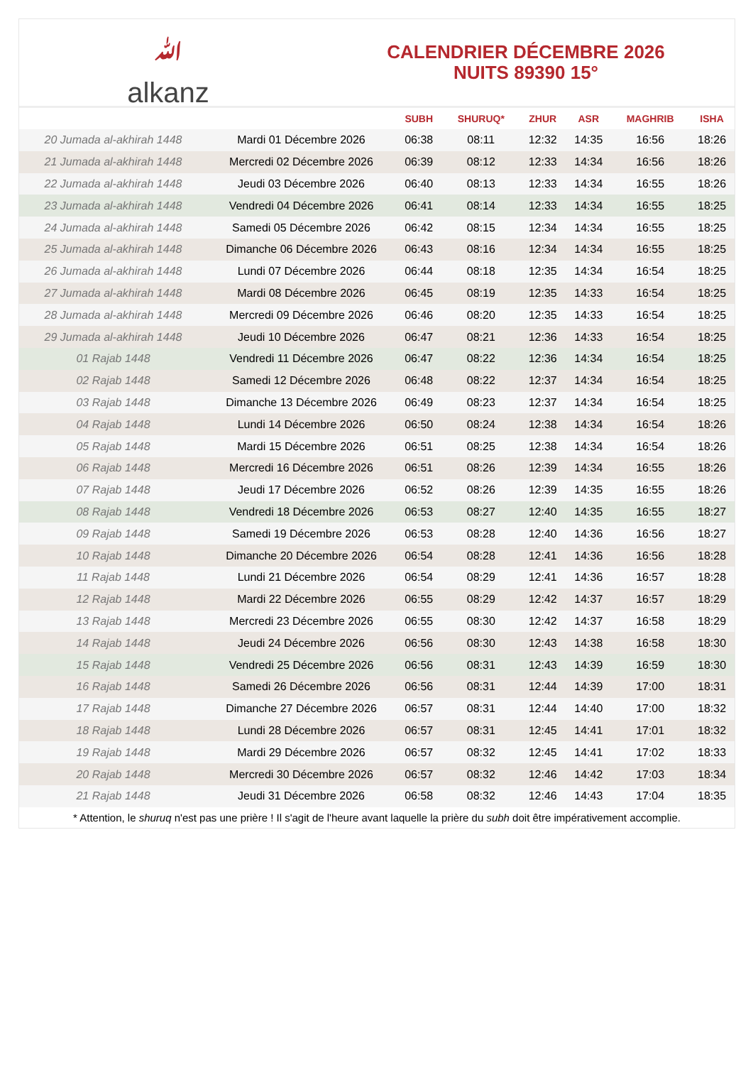ﷲalkanz
CALENDRIER DÉCEMBRE 2026
NUITS 89390 15°
| | | SUBH | SHURUQ* | ZHUR | ASR | MAGHRIB | ISHA |
| --- | --- | --- | --- | --- | --- | --- | --- |
| 20 Jumada al-akhirah 1448 | Mardi 01 Décembre 2026 | 06:38 | 08:11 | 12:32 | 14:35 | 16:56 | 18:26 |
| 21 Jumada al-akhirah 1448 | Mercredi 02 Décembre 2026 | 06:39 | 08:12 | 12:33 | 14:34 | 16:56 | 18:26 |
| 22 Jumada al-akhirah 1448 | Jeudi 03 Décembre 2026 | 06:40 | 08:13 | 12:33 | 14:34 | 16:55 | 18:26 |
| 23 Jumada al-akhirah 1448 | Vendredi 04 Décembre 2026 | 06:41 | 08:14 | 12:33 | 14:34 | 16:55 | 18:25 |
| 24 Jumada al-akhirah 1448 | Samedi 05 Décembre 2026 | 06:42 | 08:15 | 12:34 | 14:34 | 16:55 | 18:25 |
| 25 Jumada al-akhirah 1448 | Dimanche 06 Décembre 2026 | 06:43 | 08:16 | 12:34 | 14:34 | 16:55 | 18:25 |
| 26 Jumada al-akhirah 1448 | Lundi 07 Décembre 2026 | 06:44 | 08:18 | 12:35 | 14:34 | 16:54 | 18:25 |
| 27 Jumada al-akhirah 1448 | Mardi 08 Décembre 2026 | 06:45 | 08:19 | 12:35 | 14:33 | 16:54 | 18:25 |
| 28 Jumada al-akhirah 1448 | Mercredi 09 Décembre 2026 | 06:46 | 08:20 | 12:35 | 14:33 | 16:54 | 18:25 |
| 29 Jumada al-akhirah 1448 | Jeudi 10 Décembre 2026 | 06:47 | 08:21 | 12:36 | 14:33 | 16:54 | 18:25 |
| 01 Rajab 1448 | Vendredi 11 Décembre 2026 | 06:47 | 08:22 | 12:36 | 14:34 | 16:54 | 18:25 |
| 02 Rajab 1448 | Samedi 12 Décembre 2026 | 06:48 | 08:22 | 12:37 | 14:34 | 16:54 | 18:25 |
| 03 Rajab 1448 | Dimanche 13 Décembre 2026 | 06:49 | 08:23 | 12:37 | 14:34 | 16:54 | 18:25 |
| 04 Rajab 1448 | Lundi 14 Décembre 2026 | 06:50 | 08:24 | 12:38 | 14:34 | 16:54 | 18:26 |
| 05 Rajab 1448 | Mardi 15 Décembre 2026 | 06:51 | 08:25 | 12:38 | 14:34 | 16:54 | 18:26 |
| 06 Rajab 1448 | Mercredi 16 Décembre 2026 | 06:51 | 08:26 | 12:39 | 14:34 | 16:55 | 18:26 |
| 07 Rajab 1448 | Jeudi 17 Décembre 2026 | 06:52 | 08:26 | 12:39 | 14:35 | 16:55 | 18:26 |
| 08 Rajab 1448 | Vendredi 18 Décembre 2026 | 06:53 | 08:27 | 12:40 | 14:35 | 16:55 | 18:27 |
| 09 Rajab 1448 | Samedi 19 Décembre 2026 | 06:53 | 08:28 | 12:40 | 14:36 | 16:56 | 18:27 |
| 10 Rajab 1448 | Dimanche 20 Décembre 2026 | 06:54 | 08:28 | 12:41 | 14:36 | 16:56 | 18:28 |
| 11 Rajab 1448 | Lundi 21 Décembre 2026 | 06:54 | 08:29 | 12:41 | 14:36 | 16:57 | 18:28 |
| 12 Rajab 1448 | Mardi 22 Décembre 2026 | 06:55 | 08:29 | 12:42 | 14:37 | 16:57 | 18:29 |
| 13 Rajab 1448 | Mercredi 23 Décembre 2026 | 06:55 | 08:30 | 12:42 | 14:37 | 16:58 | 18:29 |
| 14 Rajab 1448 | Jeudi 24 Décembre 2026 | 06:56 | 08:30 | 12:43 | 14:38 | 16:58 | 18:30 |
| 15 Rajab 1448 | Vendredi 25 Décembre 2026 | 06:56 | 08:31 | 12:43 | 14:39 | 16:59 | 18:30 |
| 16 Rajab 1448 | Samedi 26 Décembre 2026 | 06:56 | 08:31 | 12:44 | 14:39 | 17:00 | 18:31 |
| 17 Rajab 1448 | Dimanche 27 Décembre 2026 | 06:57 | 08:31 | 12:44 | 14:40 | 17:00 | 18:32 |
| 18 Rajab 1448 | Lundi 28 Décembre 2026 | 06:57 | 08:31 | 12:45 | 14:41 | 17:01 | 18:32 |
| 19 Rajab 1448 | Mardi 29 Décembre 2026 | 06:57 | 08:32 | 12:45 | 14:41 | 17:02 | 18:33 |
| 20 Rajab 1448 | Mercredi 30 Décembre 2026 | 06:57 | 08:32 | 12:46 | 14:42 | 17:03 | 18:34 |
| 21 Rajab 1448 | Jeudi 31 Décembre 2026 | 06:58 | 08:32 | 12:46 | 14:43 | 17:04 | 18:35 |
* Attention, le shuruq n'est pas une prière ! Il s'agit de l'heure avant laquelle la prière du subh doit être impérativement accomplie.